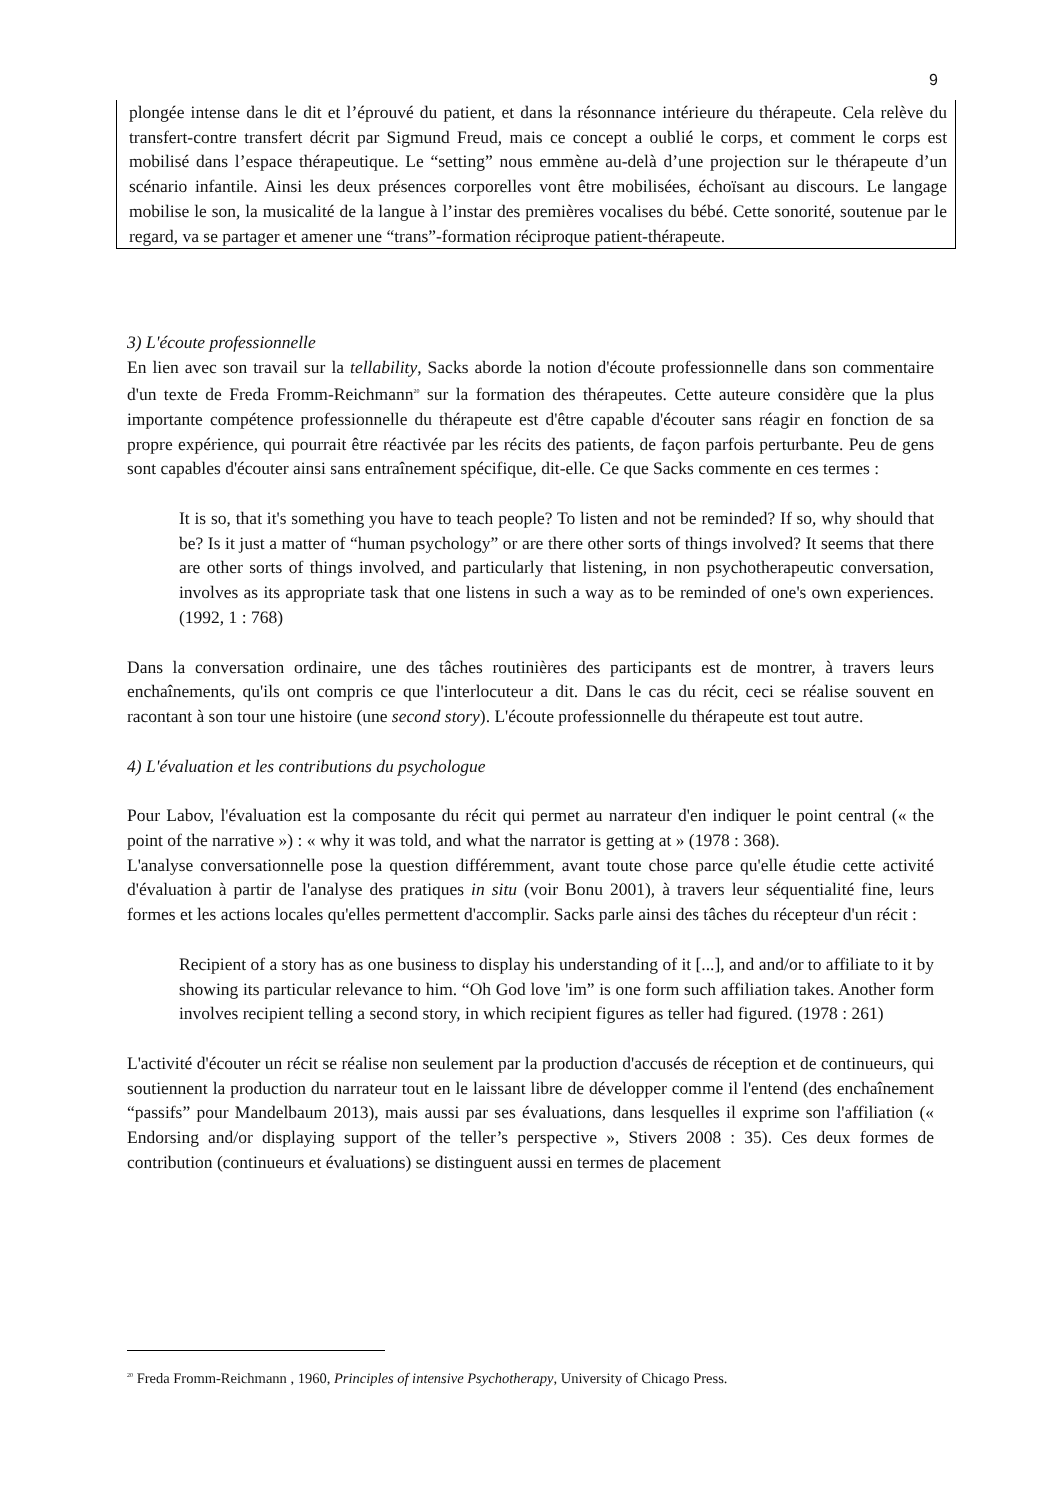9
plongée intense dans le dit et l’éprouvé du patient, et dans la résonnance intérieure du thérapeute. Cela relève du transfert-contre transfert décrit par Sigmund Freud, mais ce concept a oublié le corps, et comment le corps est mobilisé dans l’espace thérapeutique. Le “setting” nous emmène au-delà d’une projection sur le thérapeute d’un scénario infantile. Ainsi les deux présences corporelles vont être mobilisées, échoïsant au discours. Le langage mobilise le son, la musicalité de la langue à l’instar des premières vocalises du bébé. Cette sonorité, soutenue par le regard, va se partager et amener une “trans”-formation réciproque patient-thérapeute.
3) L'écoute professionnelle
En lien avec son travail sur la tellability, Sacks aborde la notion d'écoute professionnelle dans son commentaire d'un texte de Freda Fromm-Reichmann<sup>20</sup> sur la formation des thérapeutes. Cette auteure considère que la plus importante compétence professionnelle du thérapeute est d'être capable d'écouter sans réagir en fonction de sa propre expérience, qui pourrait être réactivée par les récits des patients, de façon parfois perturbante. Peu de gens sont capables d'écouter ainsi sans entraînement spécifique, dit-elle. Ce que Sacks commente en ces termes :
It is so, that it's something you have to teach people? To listen and not be reminded? If so, why should that be? Is it just a matter of “human psychology” or are there other sorts of things involved? It seems that there are other sorts of things involved, and particularly that listening, in non psychotherapeutic conversation, involves as its appropriate task that one listens in such a way as to be reminded of one's own experiences. (1992, 1 : 768)
Dans la conversation ordinaire, une des tâches routinières des participants est de montrer, à travers leurs enchaînements, qu'ils ont compris ce que l'interlocuteur a dit. Dans le cas du récit, ceci se réalise souvent en racontant à son tour une histoire (une second story). L'écoute professionnelle du thérapeute est tout autre.
4) L'évaluation et les contributions du psychologue
Pour Labov, l'évaluation est la composante du récit qui permet au narrateur d'en indiquer le point central (« the point of the narrative ») : « why it was told, and what the narrator is getting at » (1978 : 368).
L'analyse conversationnelle pose la question différemment, avant toute chose parce qu'elle étudie cette activité d'évaluation à partir de l'analyse des pratiques in situ (voir Bonu 2001), à travers leur séquentialité fine, leurs formes et les actions locales qu'elles permettent d'accomplir. Sacks parle ainsi des tâches du récepteur d'un récit :
Recipient of a story has as one business to display his understanding of it [...], and and/or to affiliate to it by showing its particular relevance to him. “Oh God love 'im” is one form such affiliation takes. Another form involves recipient telling a second story, in which recipient figures as teller had figured. (1978 : 261)
L'activité d'écouter un récit se réalise non seulement par la production d'accusés de réception et de continueurs, qui soutiennent la production du narrateur tout en le laissant libre de développer comme il l'entend (des enchaînement “passifs” pour Mandelbaum 2013), mais aussi par ses évaluations, dans lesquelles il exprime son l'affiliation (« Endorsing and/or displaying support of the teller’s perspective », Stivers 2008 : 35). Ces deux formes de contribution (continueurs et évaluations) se distinguent aussi en termes de placement
<sup>20</sup> Freda Fromm-Reichmann , 1960, Principles of intensive Psychotherapy, University of Chicago Press.